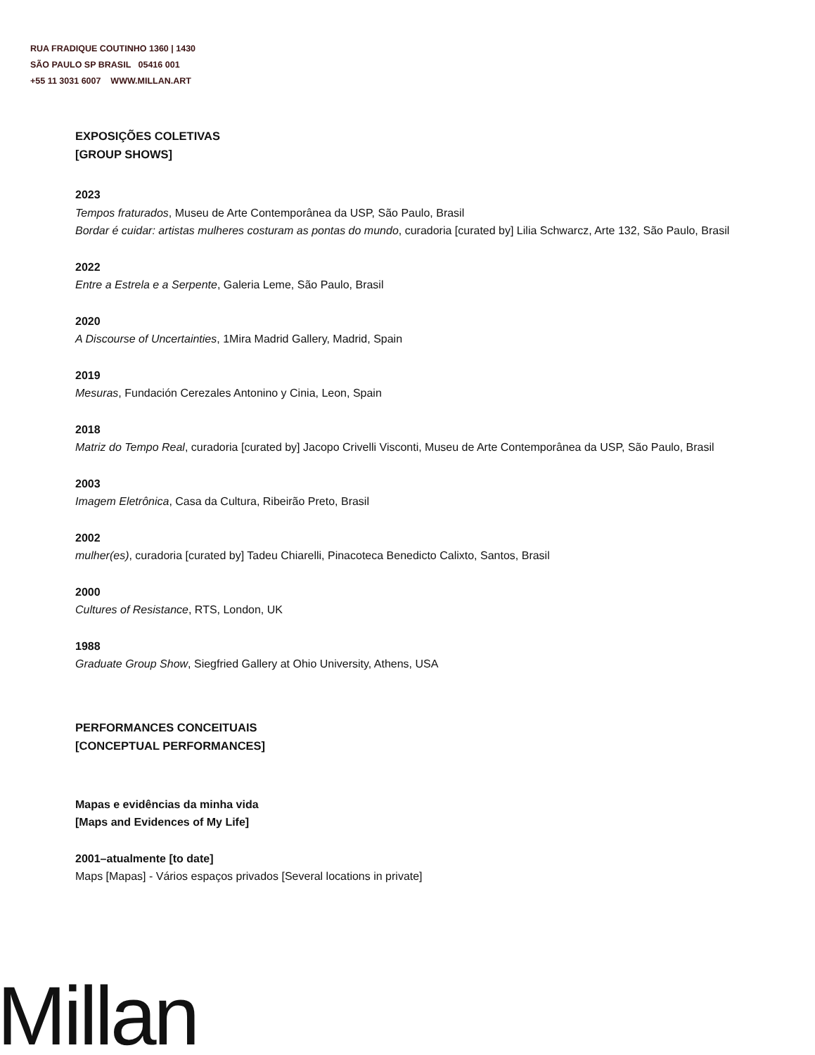RUA FRADIQUE COUTINHO 1360 | 1430
SÃO PAULO SP BRASIL 05416 001
+55 11 3031 6007 WWW.MILLAN.ART
EXPOSIÇÕES COLETIVAS
[GROUP SHOWS]
2023
Tempos fraturados, Museu de Arte Contemporânea da USP, São Paulo, Brasil
Bordar é cuidar: artistas mulheres costuram as pontas do mundo, curadoria [curated by] Lilia Schwarcz, Arte 132, São Paulo, Brasil
2022
Entre a Estrela e a Serpente, Galeria Leme, São Paulo, Brasil
2020
A Discourse of Uncertainties, 1Mira Madrid Gallery, Madrid, Spain
2019
Mesuras, Fundación Cerezales Antonino y Cinia, Leon, Spain
2018
Matriz do Tempo Real, curadoria [curated by] Jacopo Crivelli Visconti, Museu de Arte Contemporânea da USP, São Paulo, Brasil
2003
Imagem Eletrônica, Casa da Cultura, Ribeirão Preto, Brasil
2002
mulher(es), curadoria [curated by] Tadeu Chiarelli, Pinacoteca Benedicto Calixto, Santos, Brasil
2000
Cultures of Resistance, RTS, London, UK
1988
Graduate Group Show, Siegfried Gallery at Ohio University, Athens, USA
PERFORMANCES CONCEITUAIS
[CONCEPTUAL PERFORMANCES]
Mapas e evidências da minha vida
[Maps and Evidences of My Life]
2001–atualmente [to date]
Maps [Mapas] - Vários espaços privados [Several locations in private]
Millan